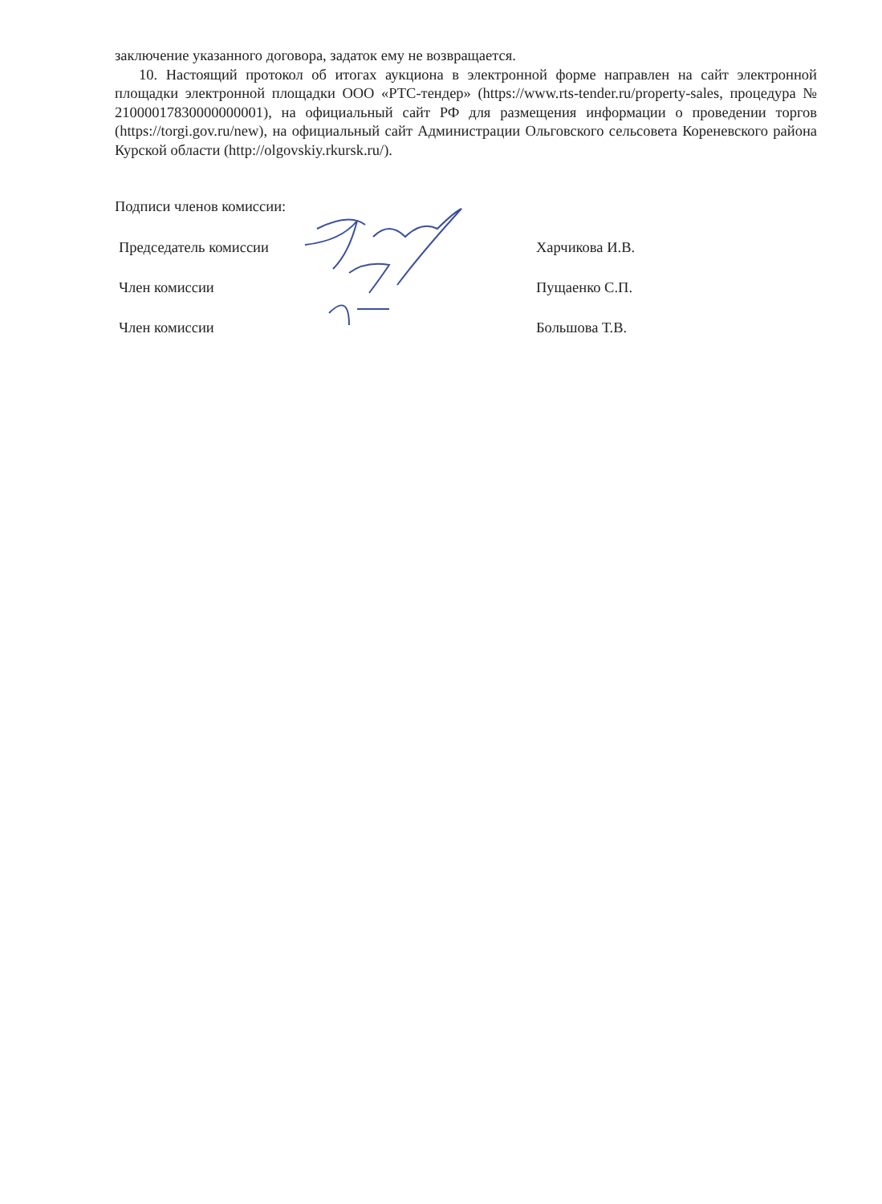заключение указанного договора, задаток ему не возвращается.
10. Настоящий протокол об итогах аукциона в электронной форме направлен на сайт электронной площадки электронной площадки ООО «РТС-тендер» (https://www.rts-tender.ru/property-sales, процедура № 21000017830000000001), на официальный сайт РФ для размещения информации о проведении торгов (https://torgi.gov.ru/new), на официальный сайт Администрации Ольговского сельсовета Кореневского района Курской области (http://olgovskiy.rkursk.ru/).
Подписи членов комиссии:
Председатель комиссии Харчикова И.В.
Член комиссии Пущаенко С.П.
Член комиссии Большова Т.В.